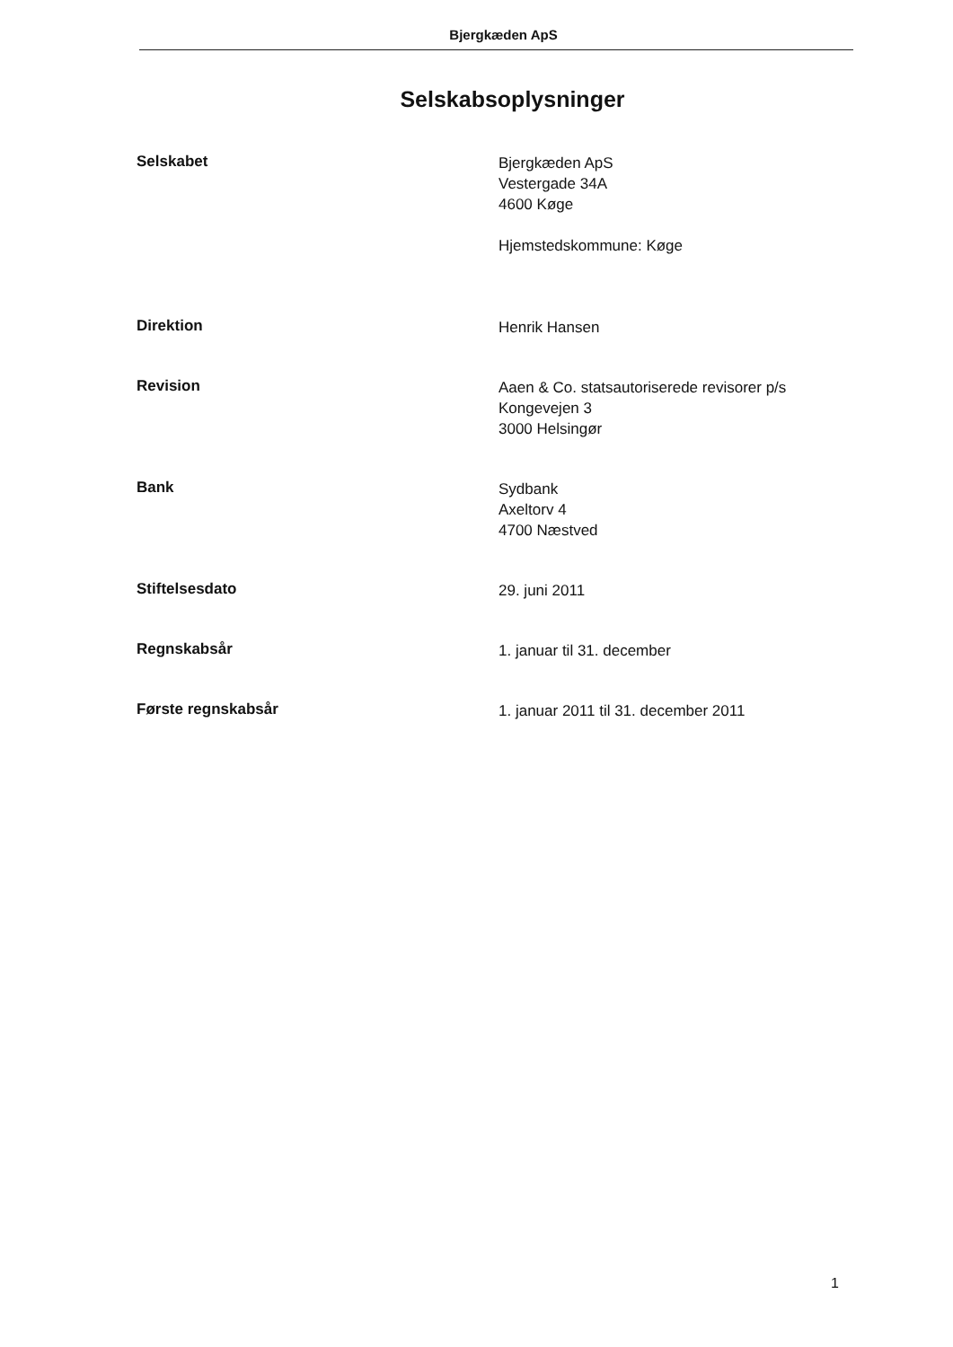Bjergkæden ApS
Selskabsoplysninger
Selskabet
Bjergkæden ApS
Vestergade 34A
4600 Køge
Hjemstedskommune: Køge
Direktion
Henrik Hansen
Revision
Aaen & Co. statsautoriserede revisorer p/s
Kongevejen 3
3000 Helsingør
Bank
Sydbank
Axeltorv 4
4700 Næstved
Stiftelsesdato
29. juni 2011
Regnskabsår
1. januar til 31. december
Første regnskabsår
1. januar 2011 til 31. december 2011
1